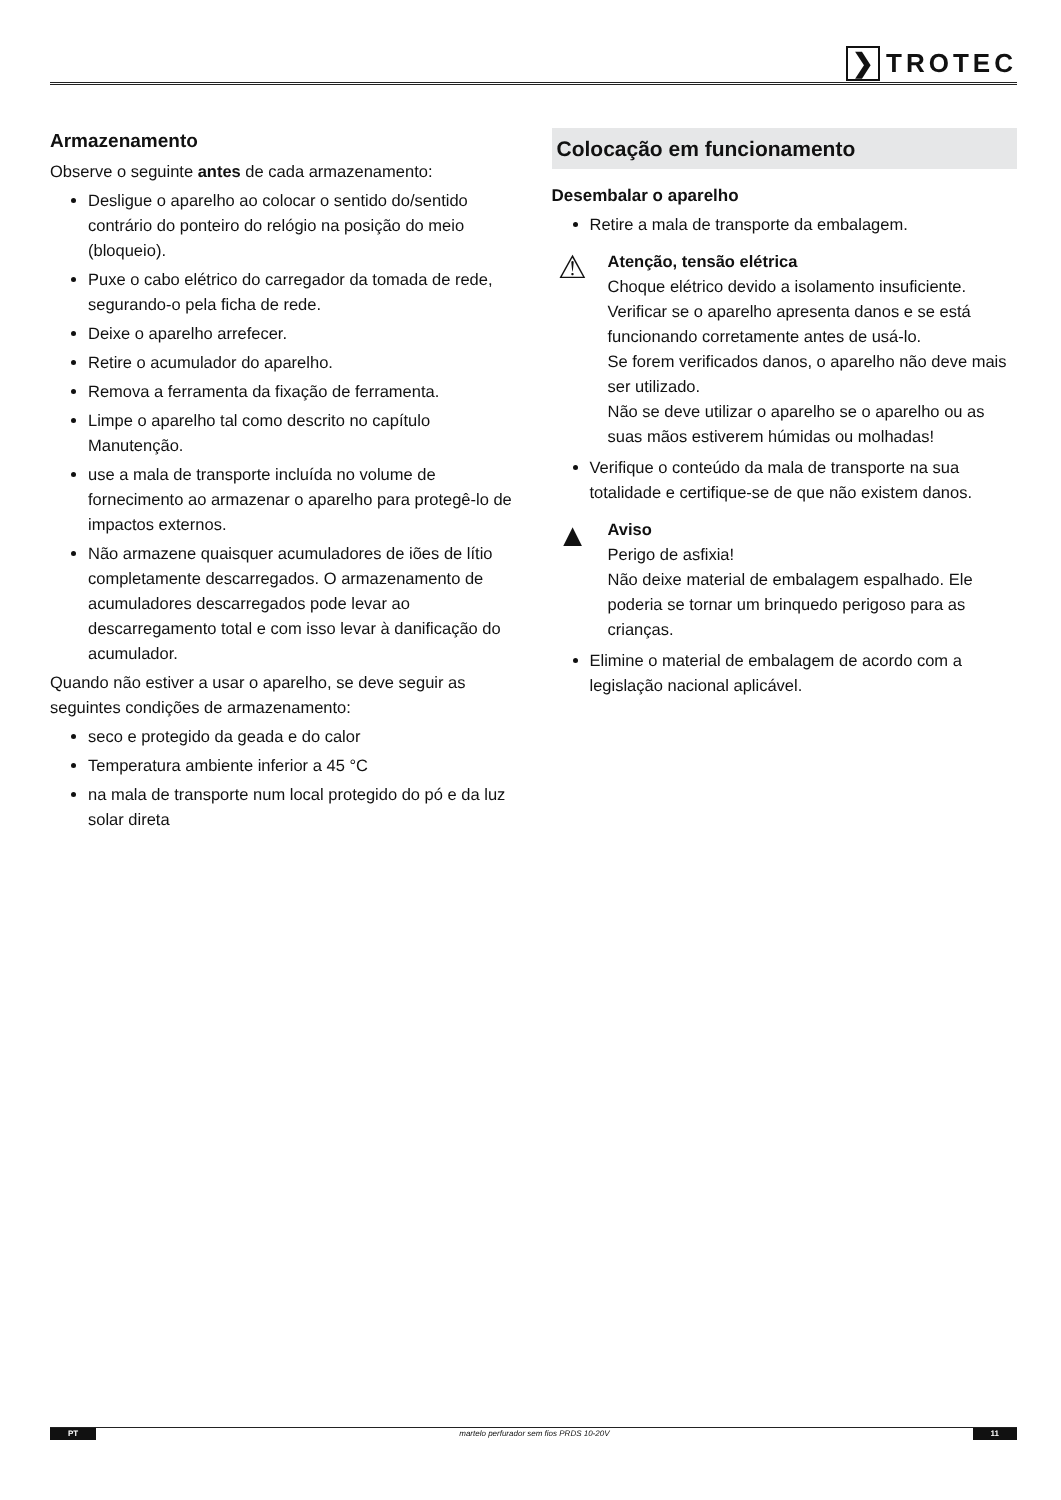❯ TROTEC
Armazenamento
Observe o seguinte antes de cada armazenamento:
Desligue o aparelho ao colocar o sentido do/sentido contrário do ponteiro do relógio na posição do meio (bloqueio).
Puxe o cabo elétrico do carregador da tomada de rede, segurando-o pela ficha de rede.
Deixe o aparelho arrefecer.
Retire o acumulador do aparelho.
Remova a ferramenta da fixação de ferramenta.
Limpe o aparelho tal como descrito no capítulo Manutenção.
use a mala de transporte incluída no volume de fornecimento ao armazenar o aparelho para protegê-lo de impactos externos.
Não armazene quaisquer acumuladores de iões de lítio completamente descarregados. O armazenamento de acumuladores descarregados pode levar ao descarregamento total e com isso levar à danificação do acumulador.
Quando não estiver a usar o aparelho, se deve seguir as seguintes condições de armazenamento:
seco e protegido da geada e do calor
Temperatura ambiente inferior a 45 °C
na mala de transporte num local protegido do pó e da luz solar direta
Colocação em funcionamento
Desembalar o aparelho
Retire a mala de transporte da embalagem.
⚠
Atenção, tensão elétrica
Choque elétrico devido a isolamento insuficiente.
Verificar se o aparelho apresenta danos e se está funcionando corretamente antes de usá-lo.
Se forem verificados danos, o aparelho não deve mais ser utilizado.
Não se deve utilizar o aparelho se o aparelho ou as suas mãos estiverem húmidas ou molhadas!
Verifique o conteúdo da mala de transporte na sua totalidade e certifique-se de que não existem danos.
▲
Aviso
Perigo de asfixia!
Não deixe material de embalagem espalhado. Ele poderia se tornar um brinquedo perigoso para as crianças.
Elimine o material de embalagem de acordo com a legislação nacional aplicável.
PT martelo perfurador sem fios PRDS 10-20V 11